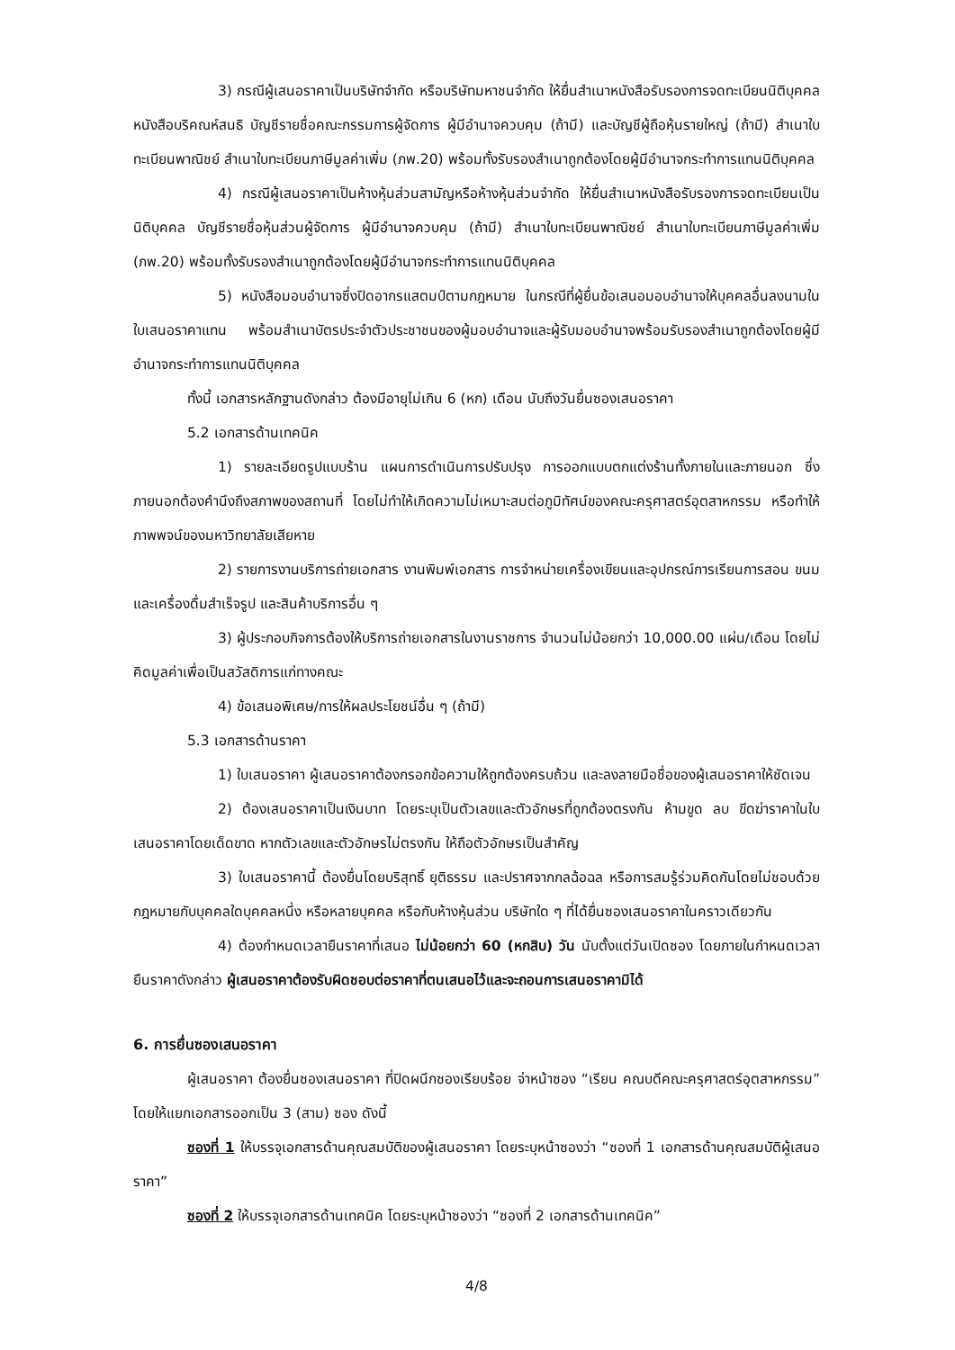3) กรณีผู้เสนอราคาเป็นบริษัทจำกัด หรือบริษัทมหาชนจำกัด ให้ยื่นสำเนาหนังสือรับรองการจดทะเบียนนิติบุคคล หนังสือบริคณห์สนธิ บัญชีรายชื่อคณะกรรมการผู้จัดการ ผู้มีอำนาจควบคุม (ถ้ามี) และบัญชีผู้ถือหุ้นรายใหญ่ (ถ้ามี) สำเนาใบทะเบียนพาณิชย์ สำเนาใบทะเบียนภาษีมูลค่าเพิ่ม (ภพ.20) พร้อมทั้งรับรองสำเนาถูกต้องโดยผู้มีอำนาจกระทำการแทนนิติบุคคล
4) กรณีผู้เสนอราคาเป็นห้างหุ้นส่วนสามัญหรือห้างหุ้นส่วนจำกัด ให้ยื่นสำเนาหนังสือรับรองการจดทะเบียนเป็นนิติบุคคล บัญชีรายชื่อหุ้นส่วนผู้จัดการ ผู้มีอำนาจควบคุม (ถ้ามี) สำเนาใบทะเบียนพาณิชย์ สำเนาใบทะเบียนภาษีมูลค่าเพิ่ม (ภพ.20) พร้อมทั้งรับรองสำเนาถูกต้องโดยผู้มีอำนาจกระทำการแทนนิติบุคคล
5) หนังสือมอบอำนาจซึ่งปิดอากรแสตมป์ตามกฎหมาย ในกรณีที่ผู้ยื่นข้อเสนอมอบอำนาจให้บุคคลอื่นลงนามในใบเสนอราคาแทน พร้อมสำเนาบัตรประจำตัวประชาชนของผู้มอบอำนาจและผู้รับมอบอำนาจพร้อมรับรองสำเนาถูกต้องโดยผู้มีอำนาจกระทำการแทนนิติบุคคล
ทั้งนี้ เอกสารหลักฐานดังกล่าว ต้องมีอายุไม่เกิน 6 (หก) เดือน นับถึงวันยื่นซองเสนอราคา
5.2 เอกสารด้านเทคนิค
1) รายละเอียดรูปแบบร้าน แผนการดำเนินการปรับปรุง การออกแบบตกแต่งร้านทั้งภายในและภายนอก ซึ่งภายนอกต้องคำนึงถึงสภาพของสถานที่ โดยไม่ทำให้เกิดความไม่เหมาะสมต่อภูมิทัศน์ของคณะครุศาสตร์อุตสาหกรรม หรือทำให้ภาพพจน์ของมหาวิทยาลัยเสียหาย
2) รายการงานบริการถ่ายเอกสาร งานพิมพ์เอกสาร การจำหน่ายเครื่องเขียนและอุปกรณ์การเรียนการสอน ขนมและเครื่องดื่มสำเร็จรูป และสินค้าบริการอื่น ๆ
3) ผู้ประกอบกิจการต้องให้บริการถ่ายเอกสารในงานราชการ จำนวนไม่น้อยกว่า 10,000.00 แผ่น/เดือน โดยไม่คิดมูลค่าเพื่อเป็นสวัสดิการแก่ทางคณะ
4) ข้อเสนอพิเศษ/การให้ผลประโยชน์อื่น ๆ (ถ้ามี)
5.3 เอกสารด้านราคา
1) ใบเสนอราคา ผู้เสนอราคาต้องกรอกข้อความให้ถูกต้องครบถ้วน และลงลายมือชื่อของผู้เสนอราคาให้ชัดเจน
2) ต้องเสนอราคาเป็นเงินบาท โดยระบุเป็นตัวเลขและตัวอักษรที่ถูกต้องตรงกัน ห้ามขูด ลบ ขีดฆ่าราคาในใบเสนอราคาโดยเด็ดขาด หากตัวเลขและตัวอักษรไม่ตรงกัน ให้ถือตัวอักษรเป็นสำคัญ
3) ใบเสนอราคานี้ ต้องยื่นโดยบริสุทธิ์ ยุติธรรม และปราศจากกลฉ้อฉล หรือการสมรู้ร่วมคิดกันโดยไม่ชอบด้วยกฎหมายกับบุคคลใดบุคคลหนึ่ง หรือหลายบุคคล หรือกับห้างหุ้นส่วน บริษัทใด ๆ ที่ได้ยื่นซองเสนอราคาในคราวเดียวกัน
4) ต้องกำหนดเวลายืนราคาที่เสนอ ไม่น้อยกว่า 60 (หกสิบ) วัน นับตั้งแต่วันเปิดซอง โดยภายในกำหนดเวลายืนราคาดังกล่าว ผู้เสนอราคาต้องรับผิดชอบต่อราคาที่ตนเสนอไว้และจะถอนการเสนอราคามิได้
6. การยื่นซองเสนอราคา
ผู้เสนอราคา ต้องยื่นซองเสนอราคา ที่ปิดผนึกซองเรียบร้อย จ่าหน้าซอง “เรียน คณบดีคณะครุศาสตร์อุตสาหกรรม” โดยให้แยกเอกสารออกเป็น 3 (สาม) ซอง ดังนี้
ซองที่ 1 ให้บรรจุเอกสารด้านคุณสมบัติของผู้เสนอราคา โดยระบุหน้าซองว่า “ซองที่ 1 เอกสารด้านคุณสมบัติผู้เสนอราคา”
ซองที่ 2 ให้บรรจุเอกสารด้านเทคนิค โดยระบุหน้าซองว่า “ซองที่ 2 เอกสารด้านเทคนิค”
4/8